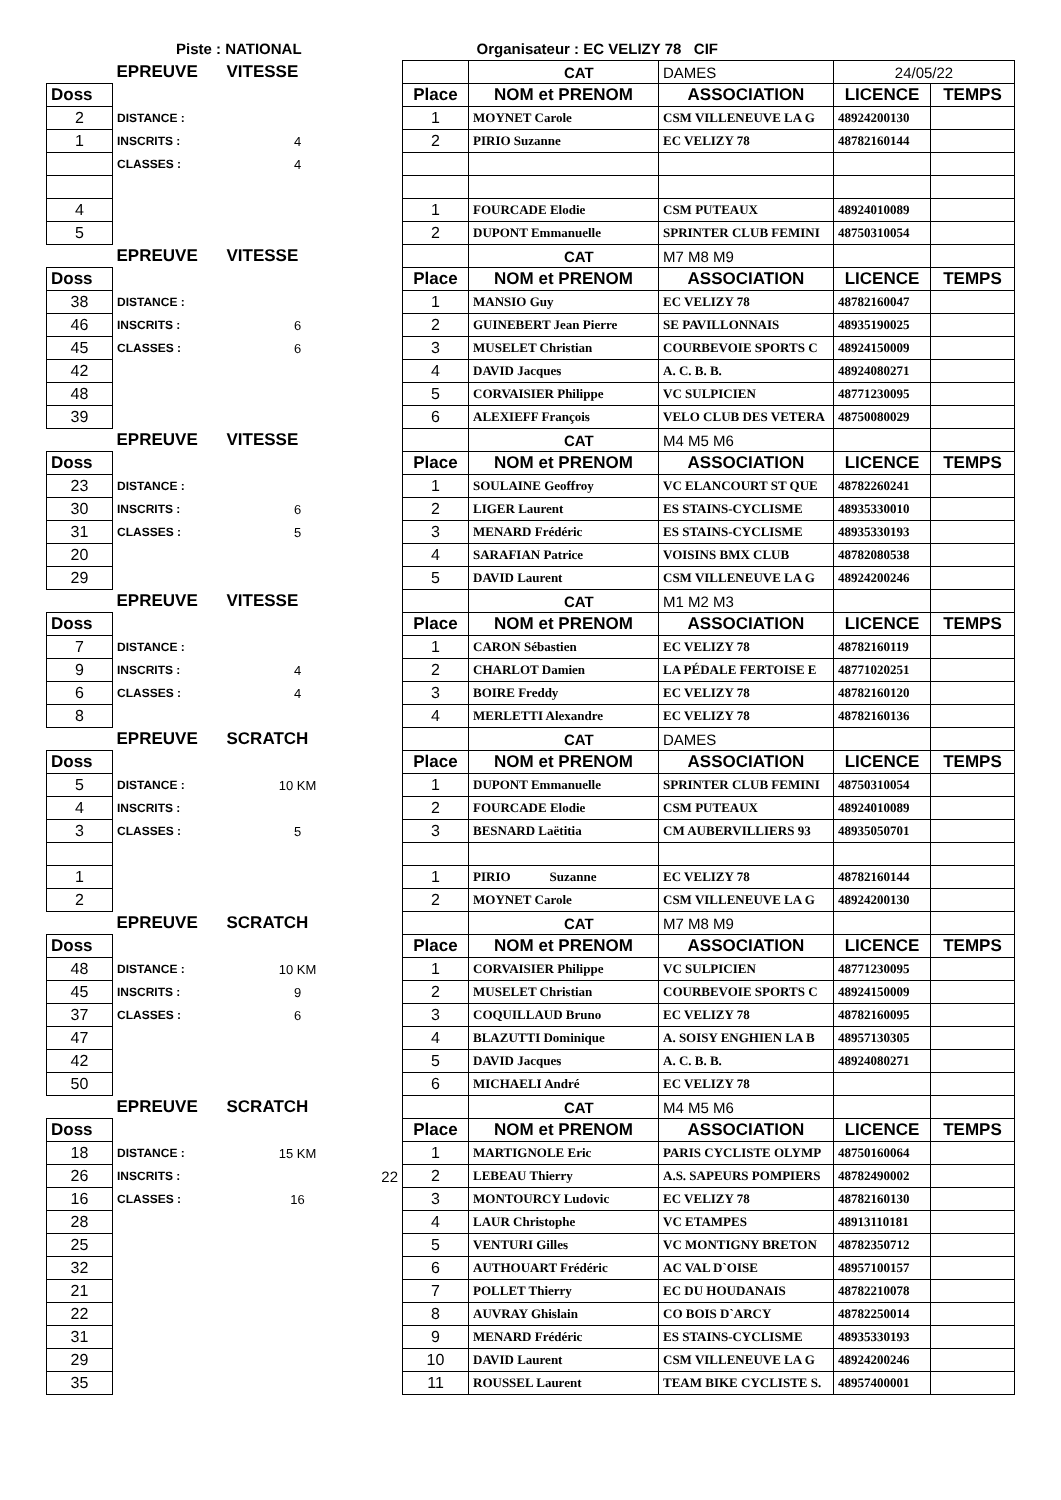Piste : NATIONAL Organisateur : EC VELIZY 78 CIF
| | EPREUVE | VITESSE | | | CAT | DAMES | 24/05/22 | |
| Doss | | | | Place | NOM et PRENOM | ASSOCIATION | LICENCE | TEMPS |
| 2 | DISTANCE : | | | 1 | MOYNET Carole | CSM VILLENEUVE LA G | 48924200130 | |
| 1 | INSCRITS : | 4 | | 2 | PIRIO Suzanne | EC VELIZY 78 | 48782160144 | |
| | CLASSES : | 4 | | | | | | |
| 4 | | | | 1 | FOURCADE Elodie | CSM PUTEAUX | 48924010089 | |
| 5 | | | | 2 | DUPONT Emmanuelle | SPRINTER CLUB FEMINI | 48750310054 | |
| | EPREUVE | VITESSE | | | CAT | M7 M8 M9 | | |
| Doss | | | | Place | NOM et PRENOM | ASSOCIATION | LICENCE | TEMPS |
| 38 | DISTANCE : | | | 1 | MANSIO Guy | EC VELIZY 78 | 48782160047 | |
| 46 | INSCRITS : | 6 | | 2 | GUINEBERT Jean Pierre | SE PAVILLONNAIS | 48935190025 | |
| 45 | CLASSES : | 6 | | 3 | MUSELET Christian | COURBEVOIE SPORTS C | 48924150009 | |
| 42 | | | | 4 | DAVID Jacques | A. C. B. B. | 48924080271 | |
| 48 | | | | 5 | CORVAISIER Philippe | VC SULPICIEN | 48771230095 | |
| 39 | | | | 6 | ALEXIEFF François | VELO CLUB DES VETERA | 48750080029 | |
| | EPREUVE | VITESSE | | | CAT | M4 M5 M6 | | |
| Doss | | | | Place | NOM et PRENOM | ASSOCIATION | LICENCE | TEMPS |
| 23 | DISTANCE : | | | 1 | SOULAINE Geoffroy | VC ELANCOURT ST QUE | 48782260241 | |
| 30 | INSCRITS : | 6 | | 2 | LIGER Laurent | ES STAINS-CYCLISME | 48935330010 | |
| 31 | CLASSES : | 5 | | 3 | MENARD Frédéric | ES STAINS-CYCLISME | 48935330193 | |
| 20 | | | | 4 | SARAFIAN Patrice | VOISINS BMX CLUB | 48782080538 | |
| 29 | | | | 5 | DAVID Laurent | CSM VILLENEUVE LA G | 48924200246 | |
| | EPREUVE | VITESSE | | | CAT | M1 M2 M3 | | |
| Doss | | | | Place | NOM et PRENOM | ASSOCIATION | LICENCE | TEMPS |
| 7 | DISTANCE : | | | 1 | CARON Sébastien | EC VELIZY 78 | 48782160119 | |
| 9 | INSCRITS : | 4 | | 2 | CHARLOT Damien | LA PÉDALE FERTOISE E | 48771020251 | |
| 6 | CLASSES : | 4 | | 3 | BOIRE Freddy | EC VELIZY 78 | 48782160120 | |
| 8 | | | | 4 | MERLETTI Alexandre | EC VELIZY 78 | 48782160136 | |
| | EPREUVE | SCRATCH | | | CAT | DAMES | | |
| Doss | | | | Place | NOM et PRENOM | ASSOCIATION | LICENCE | TEMPS |
| 5 | DISTANCE : | 10 KM | | 1 | DUPONT Emmanuelle | SPRINTER CLUB FEMINI | 48750310054 | |
| 4 | INSCRITS : | | | 2 | FOURCADE Elodie | CSM PUTEAUX | 48924010089 | |
| 3 | CLASSES : | 5 | | 3 | BESNARD Laëtitia | CM AUBERVILLIERS 93 | 48935050701 | |
| 1 | | | | 1 | PIRIO Suzanne | EC VELIZY 78 | 48782160144 | |
| 2 | | | | 2 | MOYNET Carole | CSM VILLENEUVE LA G | 48924200130 | |
| | EPREUVE | SCRATCH | | | CAT | M7 M8 M9 | | |
| Doss | | | | Place | NOM et PRENOM | ASSOCIATION | LICENCE | TEMPS |
| 48 | DISTANCE : | 10 KM | | 1 | CORVAISIER Philippe | VC SULPICIEN | 48771230095 | |
| 45 | INSCRITS : | 9 | | 2 | MUSELET Christian | COURBEVOIE SPORTS C | 48924150009 | |
| 37 | CLASSES : | 6 | | 3 | COQUILLAUD Bruno | EC VELIZY 78 | 48782160095 | |
| 47 | | | | 4 | BLAZUTTI Dominique | A. SOISY ENGHIEN LA B | 48957130305 | |
| 42 | | | | 5 | DAVID Jacques | A. C. B. B. | 48924080271 | |
| 50 | | | | 6 | MICHAELI André | EC VELIZY 78 | | |
| | EPREUVE | SCRATCH | | | CAT | M4 M5 M6 | | |
| Doss | | | | Place | NOM et PRENOM | ASSOCIATION | LICENCE | TEMPS |
| 18 | DISTANCE : | 15 KM | | 1 | MARTIGNOLE Eric | PARIS CYCLISTE OLYMP | 48750160064 | |
| 26 | INSCRITS : | | 22 | 2 | LEBEAU Thierry | A.S. SAPEURS POMPIERS | 48782490002 | |
| 16 | CLASSES : | 16 | | 3 | MONTOURCY Ludovic | EC VELIZY 78 | 48782160130 | |
| 28 | | | | 4 | LAUR Christophe | VC ETAMPES | 48913110181 | |
| 25 | | | | 5 | VENTURI Gilles | VC MONTIGNY BRETON | 48782350712 | |
| 32 | | | | 6 | AUTHOUART Frédéric | AC VAL D`OISE | 48957100157 | |
| 21 | | | | 7 | POLLET Thierry | EC DU HOUDANAIS | 48782210078 | |
| 22 | | | | 8 | AUVRAY Ghislain | CO BOIS D`ARCY | 48782250014 | |
| 31 | | | | 9 | MENARD Frédéric | ES STAINS-CYCLISME | 48935330193 | |
| 29 | | | | 10 | DAVID Laurent | CSM VILLENEUVE LA G | 48924200246 | |
| 35 | | | | 11 | ROUSSEL Laurent | TEAM BIKE CYCLISTE S. | 48957400001 | |